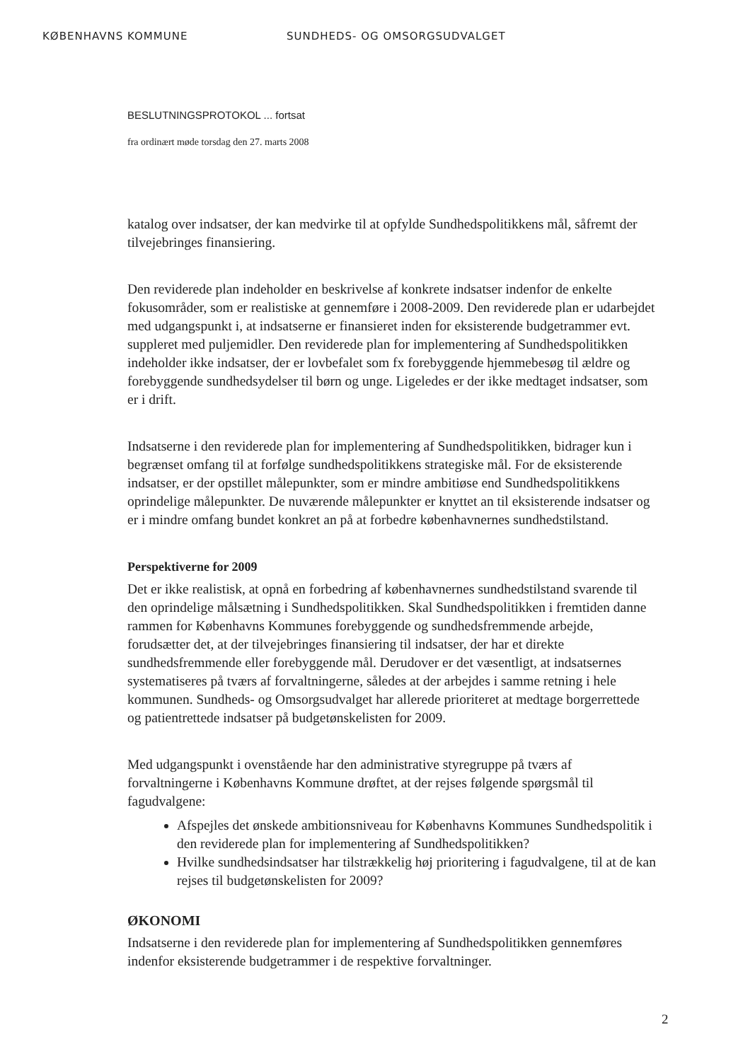KØBENHAVNS KOMMUNE SUNDHEDS- OG OMSORGSUDVALGET
BESLUTNINGSPROTOKOL ... fortsat
fra ordinært møde torsdag den 27. marts 2008
katalog over indsatser, der kan medvirke til at opfylde Sundhedspolitikkens mål, såfremt der tilvejebringes finansiering.
Den reviderede plan indeholder en beskrivelse af konkrete indsatser indenfor de enkelte fokusområder, som er realistiske at gennemføre i 2008-2009. Den reviderede plan er udarbejdet med udgangspunkt i, at indsatserne er finansieret inden for eksisterende budgetrammer evt. suppleret med puljemidler. Den reviderede plan for implementering af Sundhedspolitikken indeholder ikke indsatser, der er lovbefalet som fx forebyggende hjemmebesøg til ældre og forebyggende sundhedsydelser til børn og unge. Ligeledes er der ikke medtaget indsatser, som er i drift.
Indsatserne i den reviderede plan for implementering af Sundhedspolitikken, bidrager kun i begrænset omfang til at forfølge sundhedspolitikkens strategiske mål. For de eksisterende indsatser, er der opstillet målepunkter, som er mindre ambitiøse end Sundhedspolitikkens oprindelige målepunkter. De nuværende målepunkter er knyttet an til eksisterende indsatser og er i mindre omfang bundet konkret an på at forbedre københavnernes sundhedstilstand.
Perspektiverne for 2009
Det er ikke realistisk, at opnå en forbedring af københavnernes sundhedstilstand svarende til den oprindelige målsætning i Sundhedspolitikken. Skal Sundhedspolitikken i fremtiden danne rammen for Københavns Kommunes forebyggende og sundhedsfremmende arbejde, forudsætter det, at der tilvejebringes finansiering til indsatser, der har et direkte sundhedsfremmende eller forebyggende mål. Derudover er det væsentligt, at indsatsernes systematiseres på tværs af forvaltningerne, således at der arbejdes i samme retning i hele kommunen. Sundheds- og Omsorgsudvalget har allerede prioriteret at medtage borgerrettede og patientrettede indsatser på budgetønskelisten for 2009.
Med udgangspunkt i ovenstående har den administrative styregruppe på tværs af forvaltningerne i Københavns Kommune drøftet, at der rejses følgende spørgsmål til fagudvalgene:
Afspejles det ønskede ambitionsniveau for Københavns Kommunes Sundhedspolitik i den reviderede plan for implementering af Sundhedspolitikken?
Hvilke sundhedsindsatser har tilstrækkelig høj prioritering i fagudvalgene, til at de kan rejses til budgetønskelisten for 2009?
ØKONOMI
Indsatserne i den reviderede plan for implementering af Sundhedspolitikken gennemføres indenfor eksisterende budgetrammer i de respektive forvaltninger.
2